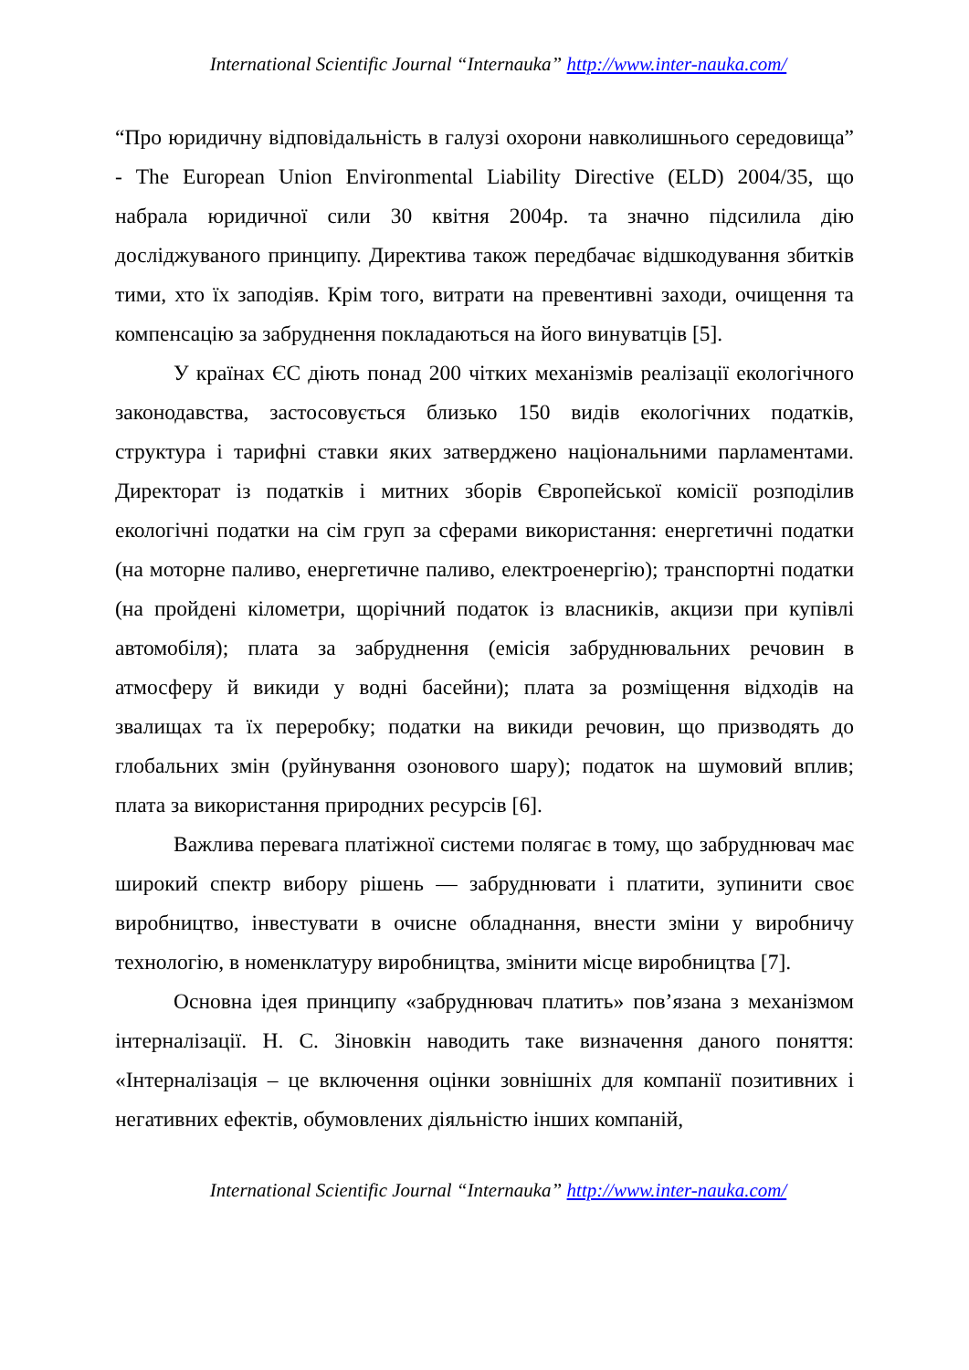International Scientific Journal “Internauka” http://www.inter-nauka.com/
“Про юридичну відповідальність в галузі охорони навколишнього середовища” - The European Union Environmental Liability Directive (ELD) 2004/35, що набрала юридичної сили 30 квітня 2004р. та значно підсилила дію досліджуваного принципу. Директива також передбачає відшкодування збитків тими, хто їх заподіяв. Крім того, витрати на превентивні заходи, очищення та компенсацію за забруднення покладаються на його винуватців [5].
У країнах ЄС діють понад 200 чітких механізмів реалізації екологічного законодавства, застосовується близько 150 видів екологічних податків, структура і тарифні ставки яких затверджено національними парламентами. Директорат із податків і митних зборів Європейської комісії розподілив екологічні податки на сім груп за сферами використання: енергетичні податки (на моторне паливо, енергетичне паливо, електроенергію); транспортні податки (на пройдені кілометри, щорічний податок із власників, акцизи при купівлі автомобіля); плата за забруднення (емісія забруднювальних речовин в атмосферу й викиди у водні басейни); плата за розміщення відходів на звалищах та їх переробку; податки на викиди речовин, що призводять до глобальних змін (руйнування озонового шару); податок на шумовий вплив; плата за використання природних ресурсів [6].
Важлива перевага платіжної системи полягає в тому, що забруднювач має широкий спектр вибору рішень — забруднювати і платити, зупинити своє виробництво, інвестувати в очисне обладнання, внести зміни у виробничу технологію, в номенклатуру виробництва, змінити місце виробництва [7].
Основна ідея принципу «забруднювач платить» пов’язана з механізмом інтерналізації. Н. С. Зіновкін наводить таке визначення даного поняття: «Інтерналізація – це включення оцінки зовнішніх для компанії позитивних і негативних ефектів, обумовлених діяльністю інших компаній,
International Scientific Journal “Internauka” http://www.inter-nauka.com/